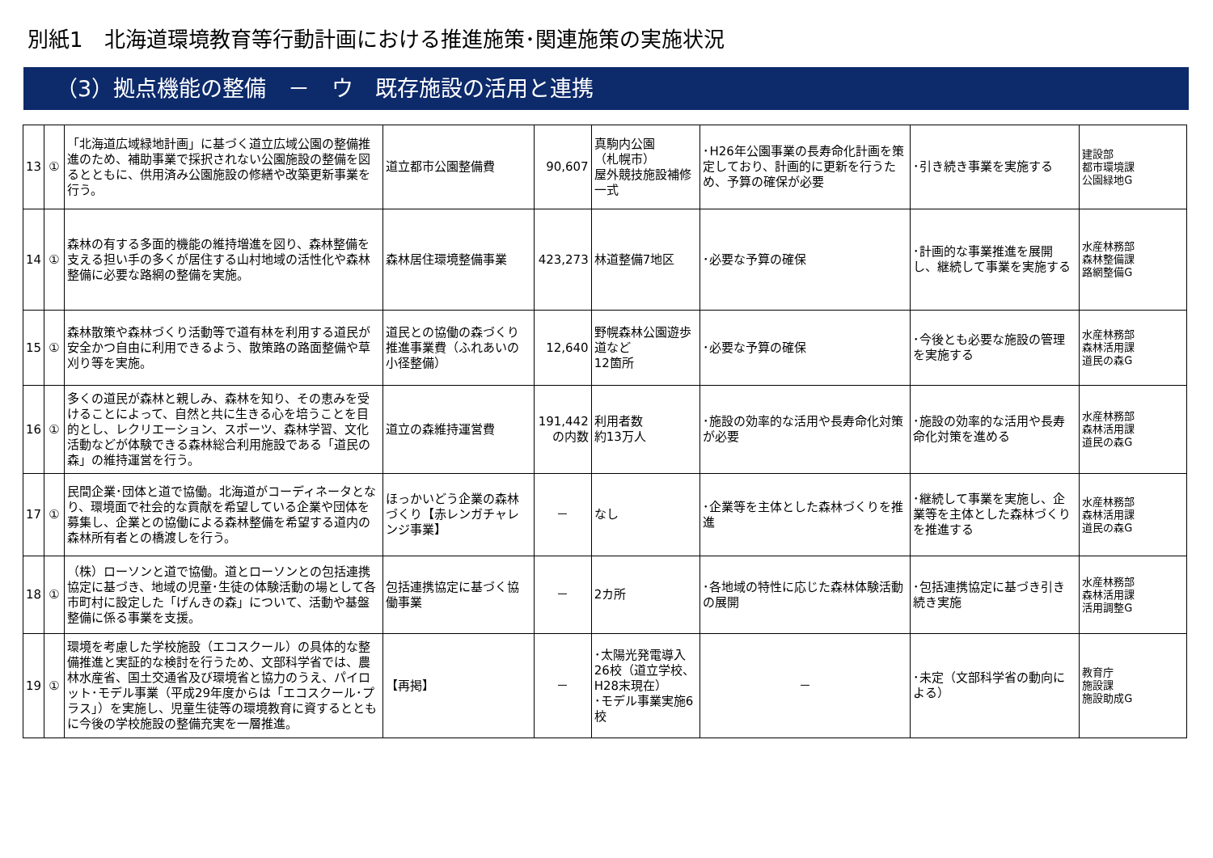別紙1　北海道環境教育等行動計画における推進施策･関連施策の実施状況
（3）拠点機能の整備　－　ウ　既存施設の活用と連携
| 13 | ① | 「北海道広域緑地計画」に基づく道立広域公園の整備推進のため、補助事業で採択されない公園施設の整備を図るとともに、供用済み公園施設の修繕や改築更新事業を行う。 | 道立都市公園整備費 | 90,607 | 真駒内公園 （札幌市） 屋外競技施設補修 一式 | ･H26年公園事業の長寿命化計画を策定しており、計画的に更新を行うため、予算の確保が必要 | ･引き続き事業を実施する | 建設部 都市環境課 公園緑地G |
| 14 | ① | 森林の有する多面的機能の維持増進を図り、森林整備を支える担い手の多くが居住する山村地域の活性化や森林整備に必要な路網の整備を実施。 | 森林居住環境整備事業 | 423,273 | 林道整備7地区 | ･必要な予算の確保 | ･計画的な事業推進を展開し、継続して事業を実施する | 水産林務部 森林整備課 路網整備G |
| 15 | ① | 森林散策や森林づくり活動等で道有林を利用する道民が安全かつ自由に利用できるよう、散策路の路面整備や草刈り等を実施。 | 道民との協働の森づくり推進事業費（ふれあいの小径整備） | 12,640 | 野幌森林公園遊歩道など 12箇所 | ･必要な予算の確保 | ･今後とも必要な施設の管理を実施する | 水産林務部 森林活用課 道民の森G |
| 16 | ① | 多くの道民が森林と親しみ、森林を知り、その恵みを受けることによって、自然と共に生きる心を培うことを目的とし、レクリエーション、スポーツ、森林学習、文化活動などが体験できる森林総合利用施設である「道民の森」の維持運営を行う。 | 道立の森維持運営費 | 191,442 の内数 | 利用者数 約13万人 | ･施設の効率的な活用や長寿命化対策が必要 | ･施設の効率的な活用や長寿命化対策を進める | 水産林務部 森林活用課 道民の森G |
| 17 | ① | 民間企業･団体と道で協働。北海道がコーディネータとなり、環境面で社会的な貢献を希望している企業や団体を募集し、企業との協働による森林整備を希望する道内の森林所有者との橋渡しを行う。 | ほっかいどう企業の森林づくり【赤レンガチャレンジ事業】 | － | なし | ･企業等を主体とした森林づくりを推進 | ･継続して事業を実施し、企業等を主体とした森林づくりを推進する | 水産林務部 森林活用課 道民の森G |
| 18 | ① | （株）ローソンと道で協働。道とローソンとの包括連携協定に基づき、地域の児童･生徒の体験活動の場として各市町村に設定した「げんきの森」について、活動や基盤整備に係る事業を支援。 | 包括連携協定に基づく協働事業 | － | 2カ所 | ･各地域の特性に応じた森林体験活動の展開 | ･包括連携協定に基づき引き続き実施 | 水産林務部 森林活用課 活用調整G |
| 19 | ① | 環境を考慮した学校施設（エコスクール）の具体的な整備推進と実証的な検討を行うため、文部科学省では、農林水産省、国土交通省及び環境省と協力のうえ、パイロット･モデル事業（平成29年度からは「エコスクール･プラス」）を実施し、児童生徒等の環境教育に資するとともに今後の学校施設の整備充実を一層推進。 | 【再掲】 | － | ･太陽光発電導入26校（道立学校、H28末現在） ･モデル事業実施6校 | － | ･未定（文部科学省の動向による） | 教育庁 施設課 施設助成G |